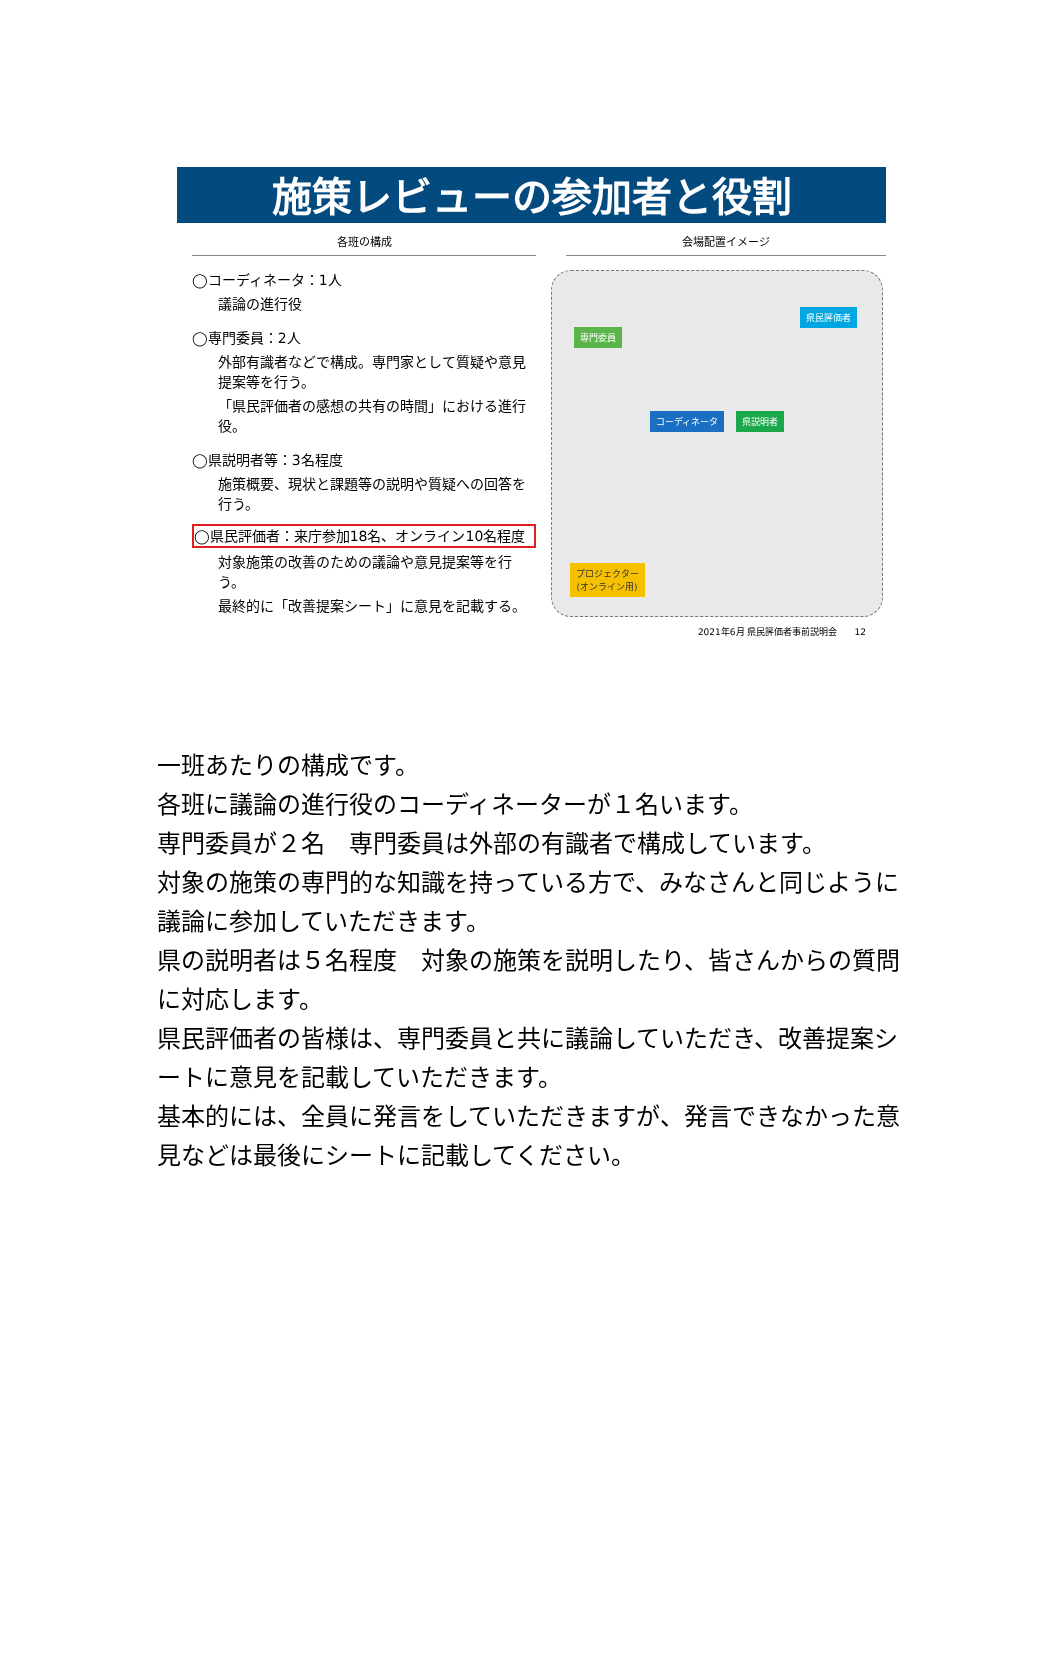施策レビューの参加者と役割
各班の構成
◯コーディネータ：1人
議論の進行役
◯専門委員：2人
外部有識者などで構成。専門家として質疑や意見提案等を行う。
「県民評価者の感想の共有の時間」における進行役。
◯県説明者等：3名程度
施策概要、現状と課題等の説明や質疑への回答を行う。
◯県民評価者：来庁参加18名、オンライン10名程度
対象施策の改善のための議論や意見提案等を行う。
最終的に「改善提案シート」に意見を記載する。
会場配置イメージ
県民評価者
専門委員
コーディネータ 県説明者
プロジェクター
(オンライン用)
2021年6月 県民評価者事前説明会 12
一班あたりの構成です。
各班に議論の進行役のコーディネーターが１名います。
専門委員が２名　専門委員は外部の有識者で構成しています。
対象の施策の専門的な知識を持っている方で、みなさんと同じように議論に参加していただきます。
県の説明者は５名程度　対象の施策を説明したり、皆さんからの質問に対応します。
県民評価者の皆様は、専門委員と共に議論していただき、改善提案シートに意見を記載していただきます。
基本的には、全員に発言をしていただきますが、発言できなかった意見などは最後にシートに記載してください。